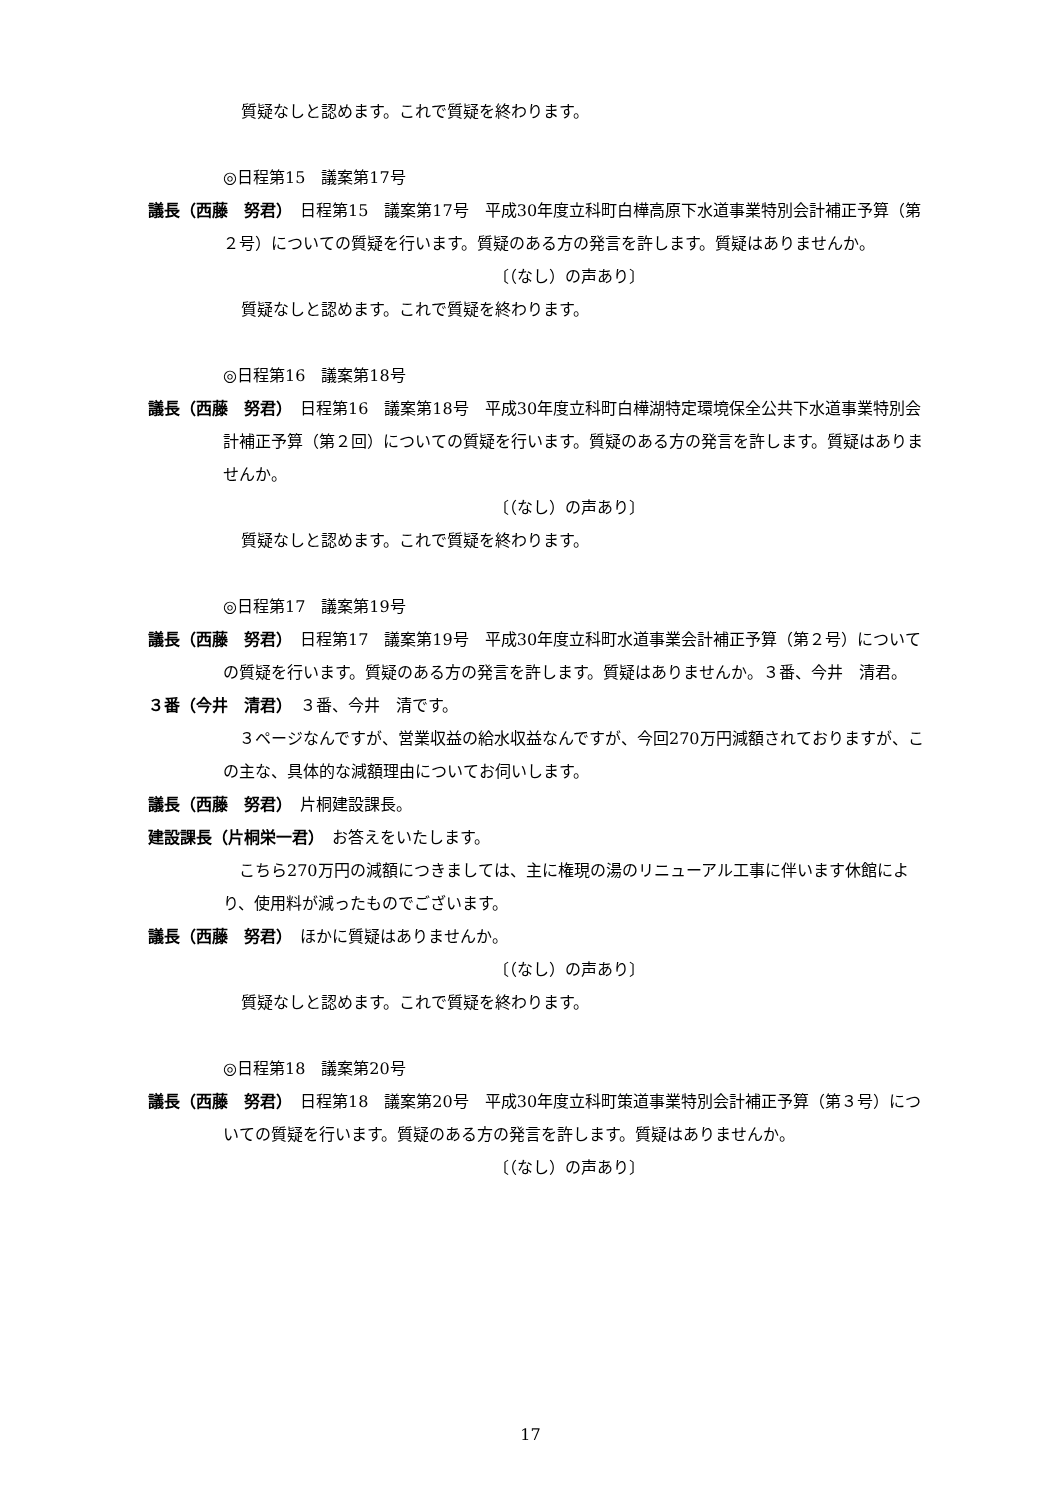質疑なしと認めます。これで質疑を終わります。
◎日程第15　議案第17号
議長（西藤　努君）　日程第15　議案第17号　平成30年度立科町白樺高原下水道事業特別会計補正予算（第２号）についての質疑を行います。質疑のある方の発言を許します。質疑はありませんか。
〔（なし）の声あり〕
質疑なしと認めます。これで質疑を終わります。
◎日程第16　議案第18号
議長（西藤　努君）　日程第16　議案第18号　平成30年度立科町白樺湖特定環境保全公共下水道事業特別会計補正予算（第２回）についての質疑を行います。質疑のある方の発言を許します。質疑はありませんか。
〔（なし）の声あり〕
質疑なしと認めます。これで質疑を終わります。
◎日程第17　議案第19号
議長（西藤　努君）　日程第17　議案第19号　平成30年度立科町水道事業会計補正予算（第２号）についての質疑を行います。質疑のある方の発言を許します。質疑はありませんか。３番、今井　清君。
３番（今井　清君）　３番、今井　清です。
　３ページなんですが、営業収益の給水収益なんですが、今回270万円減額されておりますが、この主な、具体的な減額理由についてお伺いします。
議長（西藤　努君）　片桐建設課長。
建設課長（片桐栄一君）　お答えをいたします。
　こちら270万円の減額につきましては、主に権現の湯のリニューアル工事に伴います休館により、使用料が減ったものでございます。
議長（西藤　努君）　ほかに質疑はありませんか。
〔（なし）の声あり〕
質疑なしと認めます。これで質疑を終わります。
◎日程第18　議案第20号
議長（西藤　努君）　日程第18　議案第20号　平成30年度立科町策道事業特別会計補正予算（第３号）についての質疑を行います。質疑のある方の発言を許します。質疑はありませんか。
〔（なし）の声あり〕
17